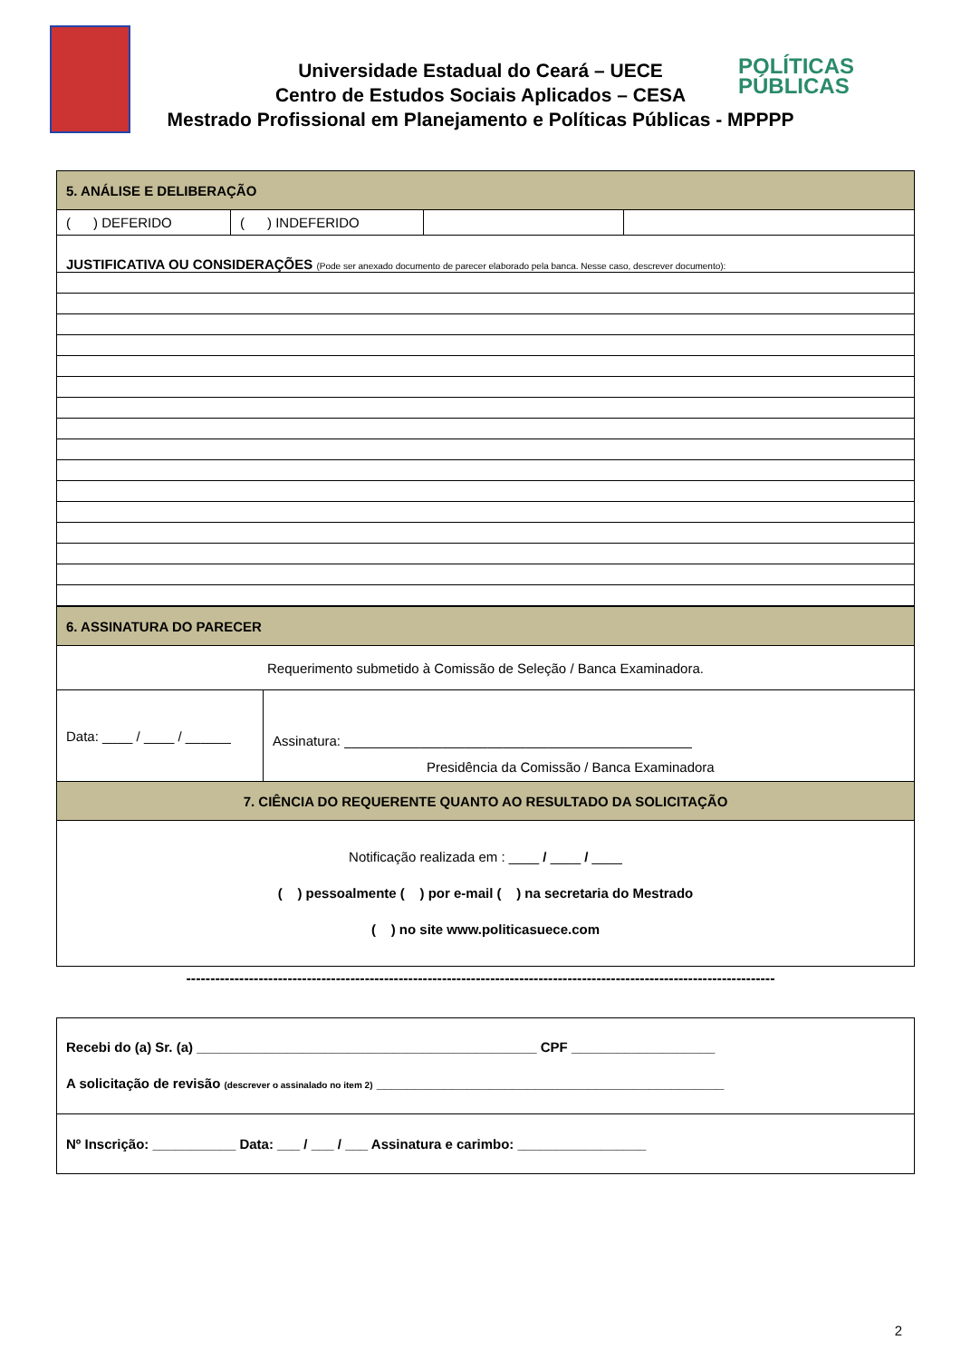Universidade Estadual do Ceará – UECE
Centro de Estudos Sociais Aplicados – CESA
Mestrado Profissional em Planejamento e Políticas Públicas - MPPPP
POLÍTICAS
PÚBLICAS
| 5. ANÁLISE E DELIBERAÇÃO | | | |
| ( ) DEFERIDO | ( ) INDEFERIDO | | |
| JUSTIFICATIVA OU CONSIDERAÇÕES (Pode ser anexado documento de parecer elaborado pela banca. Nesse caso, descrever documento): | | | |
| 6. ASSINATURA DO PARECER | |
| Requerimento submetido à Comissão de Seleção / Banca Examinadora. | |
| Data: ____ / ____ / ______ | Assinatura: ______________________________________________ Presidência da Comissão / Banca Examinadora |
| 7. CIÊNCIA DO REQUERENTE QUANTO AO RESULTADO DA SOLICITAÇÃO | |
| Notificação realizada em : ____ / ____ / ____ ( ) pessoalmente ( ) por e-mail ( ) na secretaria do Mestrado ( ) no site www.politicasuece.com | |
--------------------------------------------------------------------------------------------------------------------------
| Recebi do (a) Sr. (a) _____________________________________________ CPF ___________________ A solicitação de revisão (descrever o assinalado no item 2) ______________________________________________ |
| Nº Inscrição: ___________ Data: ___ / ___ / ___ Assinatura e carimbo: _________________ |
2